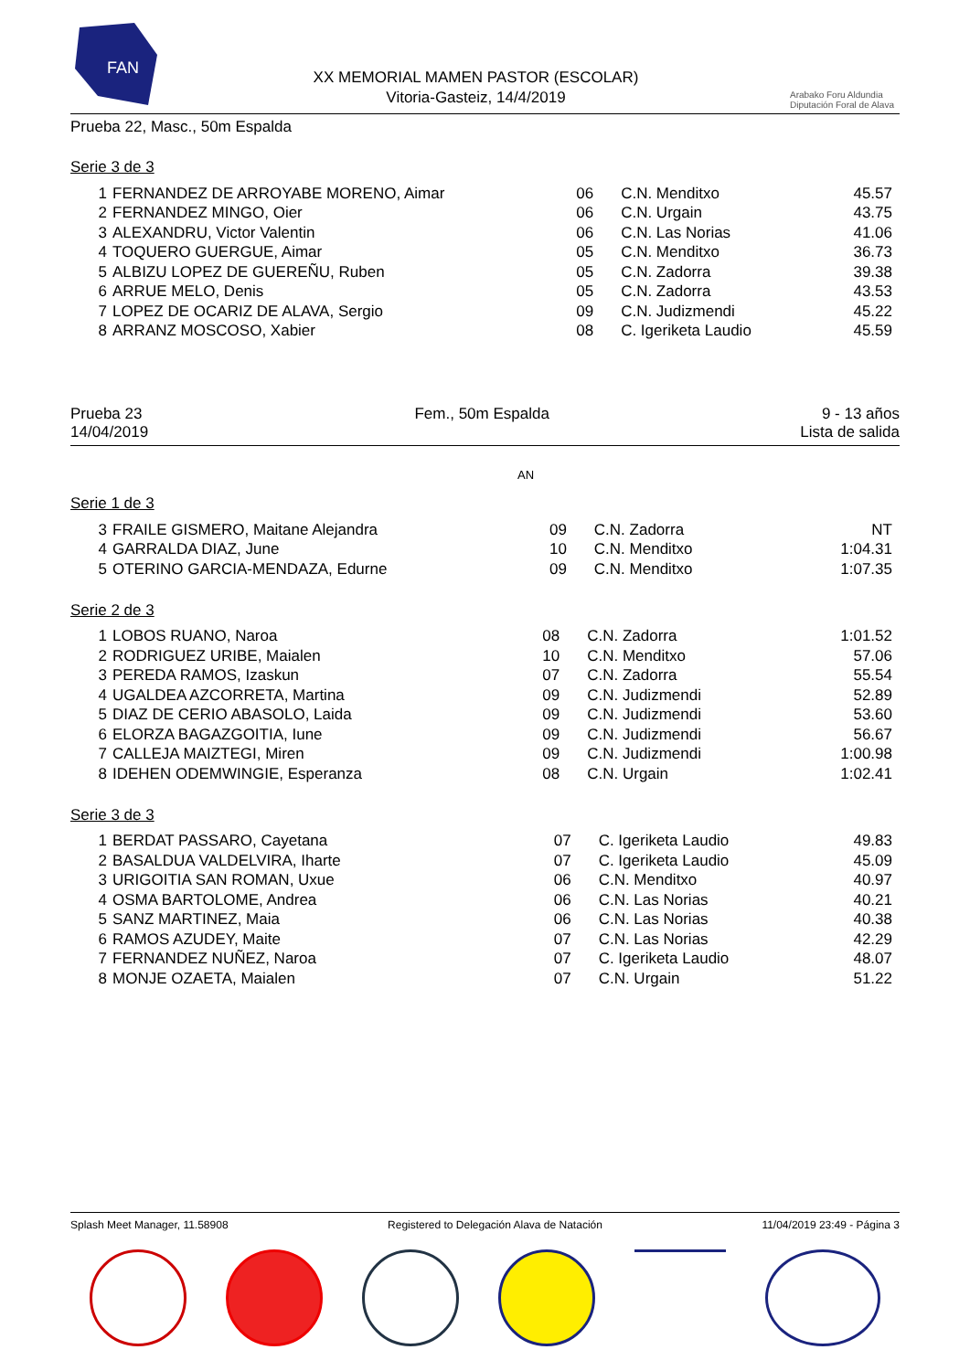FAN
XX MEMORIAL MAMEN PASTOR (ESCOLAR)
Vitoria-Gasteiz, 14/4/2019
Arabako Foru Aldundia
Diputación Foral de Alava
Prueba 22, Masc., 50m Espalda
Serie 3 de 3
| 1 | FERNANDEZ DE ARROYABE MORENO, Aimar | 06 | C.N. Menditxo | 45.57 |
| 2 | FERNANDEZ MINGO, Oier | 06 | C.N. Urgain | 43.75 |
| 3 | ALEXANDRU, Victor Valentin | 06 | C.N. Las Norias | 41.06 |
| 4 | TOQUERO GUERGUE, Aimar | 05 | C.N. Menditxo | 36.73 |
| 5 | ALBIZU LOPEZ DE GUEREÑU, Ruben | 05 | C.N. Zadorra | 39.38 |
| 6 | ARRUE MELO, Denis | 05 | C.N. Zadorra | 43.53 |
| 7 | LOPEZ DE OCARIZ DE ALAVA, Sergio | 09 | C.N. Judizmendi | 45.22 |
| 8 | ARRANZ MOSCOSO, Xabier | 08 | C. Igeriketa Laudio | 45.59 |
Prueba 23 Fem., 50m Espalda 9 - 13 años
14/04/2019 Lista de salida
AN
Serie 1 de 3
| 3 | FRAILE GISMERO, Maitane Alejandra | 09 | C.N. Zadorra | NT |
| 4 | GARRALDA DIAZ, June | 10 | C.N. Menditxo | 1:04.31 |
| 5 | OTERINO GARCIA-MENDAZA, Edurne | 09 | C.N. Menditxo | 1:07.35 |
Serie 2 de 3
| 1 | LOBOS RUANO, Naroa | 08 | C.N. Zadorra | 1:01.52 |
| 2 | RODRIGUEZ URIBE, Maialen | 10 | C.N. Menditxo | 57.06 |
| 3 | PEREDA RAMOS, Izaskun | 07 | C.N. Zadorra | 55.54 |
| 4 | UGALDEA AZCORRETA, Martina | 09 | C.N. Judizmendi | 52.89 |
| 5 | DIAZ DE CERIO ABASOLO, Laida | 09 | C.N. Judizmendi | 53.60 |
| 6 | ELORZA BAGAZGOITIA, Iune | 09 | C.N. Judizmendi | 56.67 |
| 7 | CALLEJA MAIZTEGI, Miren | 09 | C.N. Judizmendi | 1:00.98 |
| 8 | IDEHEN ODEMWINGIE, Esperanza | 08 | C.N. Urgain | 1:02.41 |
Serie 3 de 3
| 1 | BERDAT PASSARO, Cayetana | 07 | C. Igeriketa Laudio | 49.83 |
| 2 | BASALDUA VALDELVIRA, Iharte | 07 | C. Igeriketa Laudio | 45.09 |
| 3 | URIGOITIA SAN ROMAN, Uxue | 06 | C.N. Menditxo | 40.97 |
| 4 | OSMA BARTOLOME, Andrea | 06 | C.N. Las Norias | 40.21 |
| 5 | SANZ MARTINEZ, Maia | 06 | C.N. Las Norias | 40.38 |
| 6 | RAMOS AZUDEY, Maite | 07 | C.N. Las Norias | 42.29 |
| 7 | FERNANDEZ NUÑEZ, Naroa | 07 | C. Igeriketa Laudio | 48.07 |
| 8 | MONJE OZAETA, Maialen | 07 | C.N. Urgain | 51.22 |
Splash Meet Manager, 11.58908 Registered to Delegación Alava de Natación 11/04/2019 23:49 - Página 3